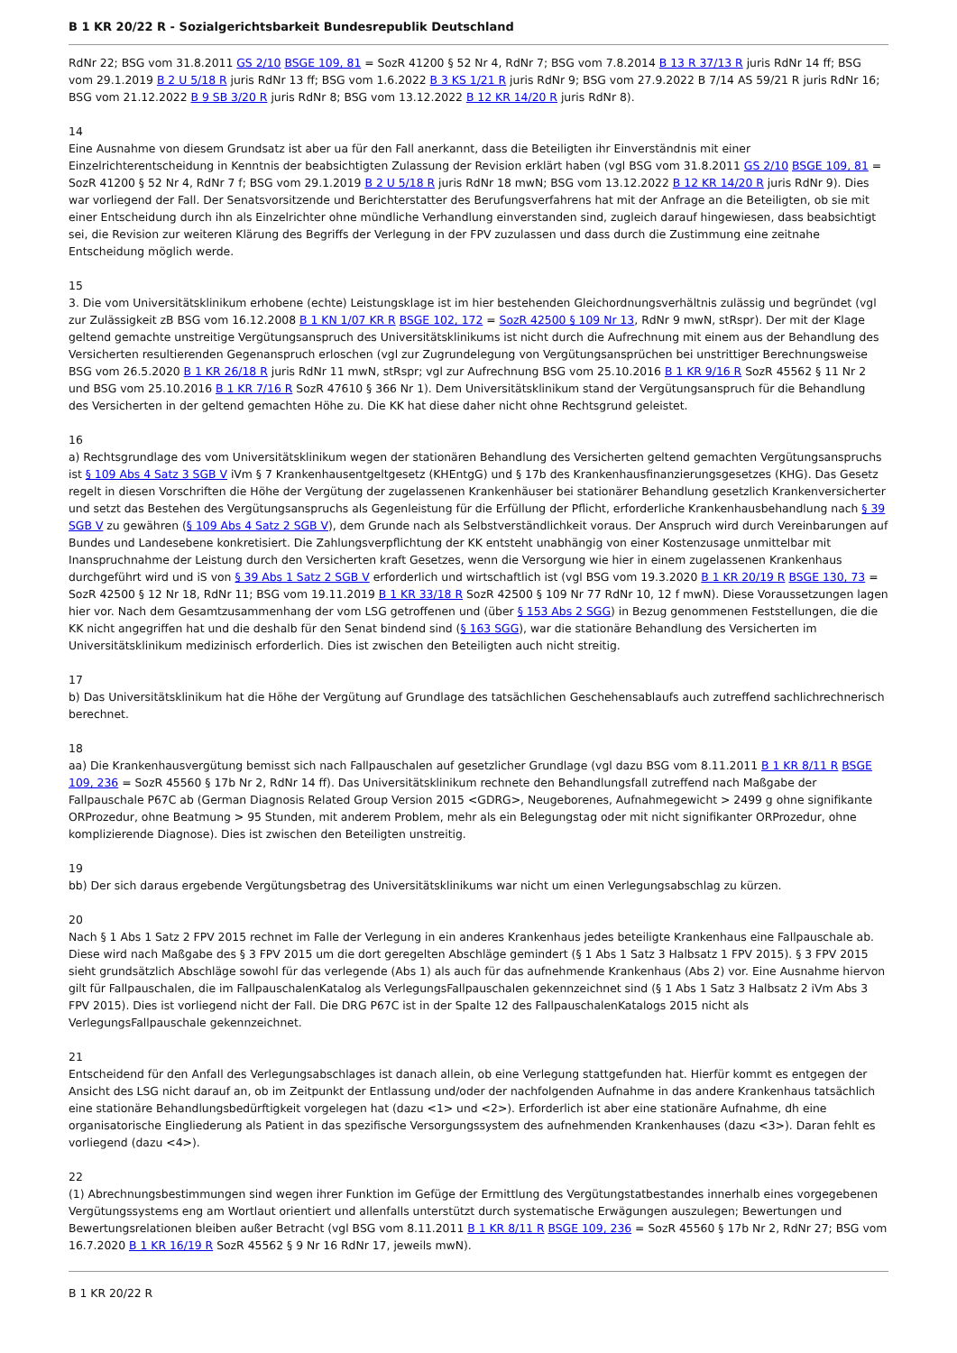B 1 KR 20/22 R - Sozialgerichtsbarkeit Bundesrepublik Deutschland
RdNr 22; BSG vom 31.8.2011 GS 2/10 BSGE 109, 81 = SozR 41200 § 52 Nr 4, RdNr 7; BSG vom 7.8.2014 B 13 R 37/13 R juris RdNr 14 ff; BSG vom 29.1.2019 B 2 U 5/18 R juris RdNr 13 ff; BSG vom 1.6.2022 B 3 KS 1/21 R juris RdNr 9; BSG vom 27.9.2022 B 7/14 AS 59/21 R juris RdNr 16; BSG vom 21.12.2022 B 9 SB 3/20 R juris RdNr 8; BSG vom 13.12.2022 B 12 KR 14/20 R juris RdNr 8).
14
Eine Ausnahme von diesem Grundsatz ist aber ua für den Fall anerkannt, dass die Beteiligten ihr Einverständnis mit einer Einzelrichterentscheidung in Kenntnis der beabsichtigten Zulassung der Revision erklärt haben (vgl BSG vom 31.8.2011 GS 2/10 BSGE 109, 81 = SozR 41200 § 52 Nr 4, RdNr 7 f; BSG vom 29.1.2019 B 2 U 5/18 R juris RdNr 18 mwN; BSG vom 13.12.2022 B 12 KR 14/20 R juris RdNr 9). Dies war vorliegend der Fall. Der Senatsvorsitzende und Berichterstatter des Berufungsverfahrens hat mit der Anfrage an die Beteiligten, ob sie mit einer Entscheidung durch ihn als Einzelrichter ohne mündliche Verhandlung einverstanden sind, zugleich darauf hingewiesen, dass beabsichtigt sei, die Revision zur weiteren Klärung des Begriffs der Verlegung in der FPV zuzulassen und dass durch die Zustimmung eine zeitnahe Entscheidung möglich werde.
15
3. Die vom Universitätsklinikum erhobene (echte) Leistungsklage ist im hier bestehenden Gleichordnungsverhältnis zulässig und begründet (vgl zur Zulässigkeit zB BSG vom 16.12.2008 B 1 KN 1/07 KR R BSGE 102, 172 = SozR 42500 § 109 Nr 13, RdNr 9 mwN, stRspr). Der mit der Klage geltend gemachte unstreitige Vergütungsanspruch des Universitätsklinikums ist nicht durch die Aufrechnung mit einem aus der Behandlung des Versicherten resultierenden Gegenanspruch erloschen (vgl zur Zugrundelegung von Vergütungsansprüchen bei unstrittiger Berechnungsweise BSG vom 26.5.2020 B 1 KR 26/18 R juris RdNr 11 mwN, stRspr; vgl zur Aufrechnung BSG vom 25.10.2016 B 1 KR 9/16 R SozR 45562 § 11 Nr 2 und BSG vom 25.10.2016 B 1 KR 7/16 R SozR 47610 § 366 Nr 1). Dem Universitätsklinikum stand der Vergütungsanspruch für die Behandlung des Versicherten in der geltend gemachten Höhe zu. Die KK hat diese daher nicht ohne Rechtsgrund geleistet.
16
a) Rechtsgrundlage des vom Universitätsklinikum wegen der stationären Behandlung des Versicherten geltend gemachten Vergütungsanspruchs ist § 109 Abs 4 Satz 3 SGB V iVm § 7 Krankenhausentgeltgesetz (KHEntgG) und § 17b des Krankenhausfinanzierungsgesetzes (KHG). Das Gesetz regelt in diesen Vorschriften die Höhe der Vergütung der zugelassenen Krankenhäuser bei stationärer Behandlung gesetzlich Krankenversicherter und setzt das Bestehen des Vergütungsanspruchs als Gegenleistung für die Erfüllung der Pflicht, erforderliche Krankenhausbehandlung nach § 39 SGB V zu gewähren (§ 109 Abs 4 Satz 2 SGB V), dem Grunde nach als Selbstverständlichkeit voraus. Der Anspruch wird durch Vereinbarungen auf Bundes und Landesebene konkretisiert. Die Zahlungsverpflichtung der KK entsteht unabhängig von einer Kostenzusage unmittelbar mit Inanspruchnahme der Leistung durch den Versicherten kraft Gesetzes, wenn die Versorgung wie hier in einem zugelassenen Krankenhaus durchgeführt wird und iS von § 39 Abs 1 Satz 2 SGB V erforderlich und wirtschaftlich ist (vgl BSG vom 19.3.2020 B 1 KR 20/19 R BSGE 130, 73 = SozR 42500 § 12 Nr 18, RdNr 11; BSG vom 19.11.2019 B 1 KR 33/18 R SozR 42500 § 109 Nr 77 RdNr 10, 12 f mwN). Diese Voraussetzungen lagen hier vor. Nach dem Gesamtzusammenhang der vom LSG getroffenen und (über § 153 Abs 2 SGG) in Bezug genommenen Feststellungen, die die KK nicht angegriffen hat und die deshalb für den Senat bindend sind (§ 163 SGG), war die stationäre Behandlung des Versicherten im Universitätsklinikum medizinisch erforderlich. Dies ist zwischen den Beteiligten auch nicht streitig.
17
b) Das Universitätsklinikum hat die Höhe der Vergütung auf Grundlage des tatsächlichen Geschehensablaufs auch zutreffend sachlichrechnerisch berechnet.
18
aa) Die Krankenhausvergütung bemisst sich nach Fallpauschalen auf gesetzlicher Grundlage (vgl dazu BSG vom 8.11.2011 B 1 KR 8/11 R BSGE 109, 236 = SozR 45560 § 17b Nr 2, RdNr 14 ff). Das Universitätsklinikum rechnete den Behandlungsfall zutreffend nach Maßgabe der Fallpauschale P67C ab (German Diagnosis Related Group Version 2015 <GDRG>, Neugeborenes, Aufnahmegewicht > 2499 g ohne signifikante ORProzedur, ohne Beatmung > 95 Stunden, mit anderem Problem, mehr als ein Belegungstag oder mit nicht signifikanter ORProzedur, ohne komplizierende Diagnose). Dies ist zwischen den Beteiligten unstreitig.
19
bb) Der sich daraus ergebende Vergütungsbetrag des Universitätsklinikums war nicht um einen Verlegungsabschlag zu kürzen.
20
Nach § 1 Abs 1 Satz 2 FPV 2015 rechnet im Falle der Verlegung in ein anderes Krankenhaus jedes beteiligte Krankenhaus eine Fallpauschale ab. Diese wird nach Maßgabe des § 3 FPV 2015 um die dort geregelten Abschläge gemindert (§ 1 Abs 1 Satz 3 Halbsatz 1 FPV 2015). § 3 FPV 2015 sieht grundsätzlich Abschläge sowohl für das verlegende (Abs 1) als auch für das aufnehmende Krankenhaus (Abs 2) vor. Eine Ausnahme hiervon gilt für Fallpauschalen, die im FallpauschalenKatalog als VerlegungsFallpauschalen gekennzeichnet sind (§ 1 Abs 1 Satz 3 Halbsatz 2 iVm Abs 3 FPV 2015). Dies ist vorliegend nicht der Fall. Die DRG P67C ist in der Spalte 12 des FallpauschalenKatalogs 2015 nicht als VerlegungsFallpauschale gekennzeichnet.
21
Entscheidend für den Anfall des Verlegungsabschlages ist danach allein, ob eine Verlegung stattgefunden hat. Hierfür kommt es entgegen der Ansicht des LSG nicht darauf an, ob im Zeitpunkt der Entlassung und/oder der nachfolgenden Aufnahme in das andere Krankenhaus tatsächlich eine stationäre Behandlungsbedürftigkeit vorgelegen hat (dazu <1> und <2>). Erforderlich ist aber eine stationäre Aufnahme, dh eine organisatorische Eingliederung als Patient in das spezifische Versorgungssystem des aufnehmenden Krankenhauses (dazu <3>). Daran fehlt es vorliegend (dazu <4>).
22
(1) Abrechnungsbestimmungen sind wegen ihrer Funktion im Gefüge der Ermittlung des Vergütungstatbestandes innerhalb eines vorgegebenen Vergütungssystems eng am Wortlaut orientiert und allenfalls unterstützt durch systematische Erwägungen auszulegen; Bewertungen und Bewertungsrelationen bleiben außer Betracht (vgl BSG vom 8.11.2011 B 1 KR 8/11 R BSGE 109, 236 = SozR 45560 § 17b Nr 2, RdNr 27; BSG vom 16.7.2020 B 1 KR 16/19 R SozR 45562 § 9 Nr 16 RdNr 17, jeweils mwN).
B 1 KR 20/22 R